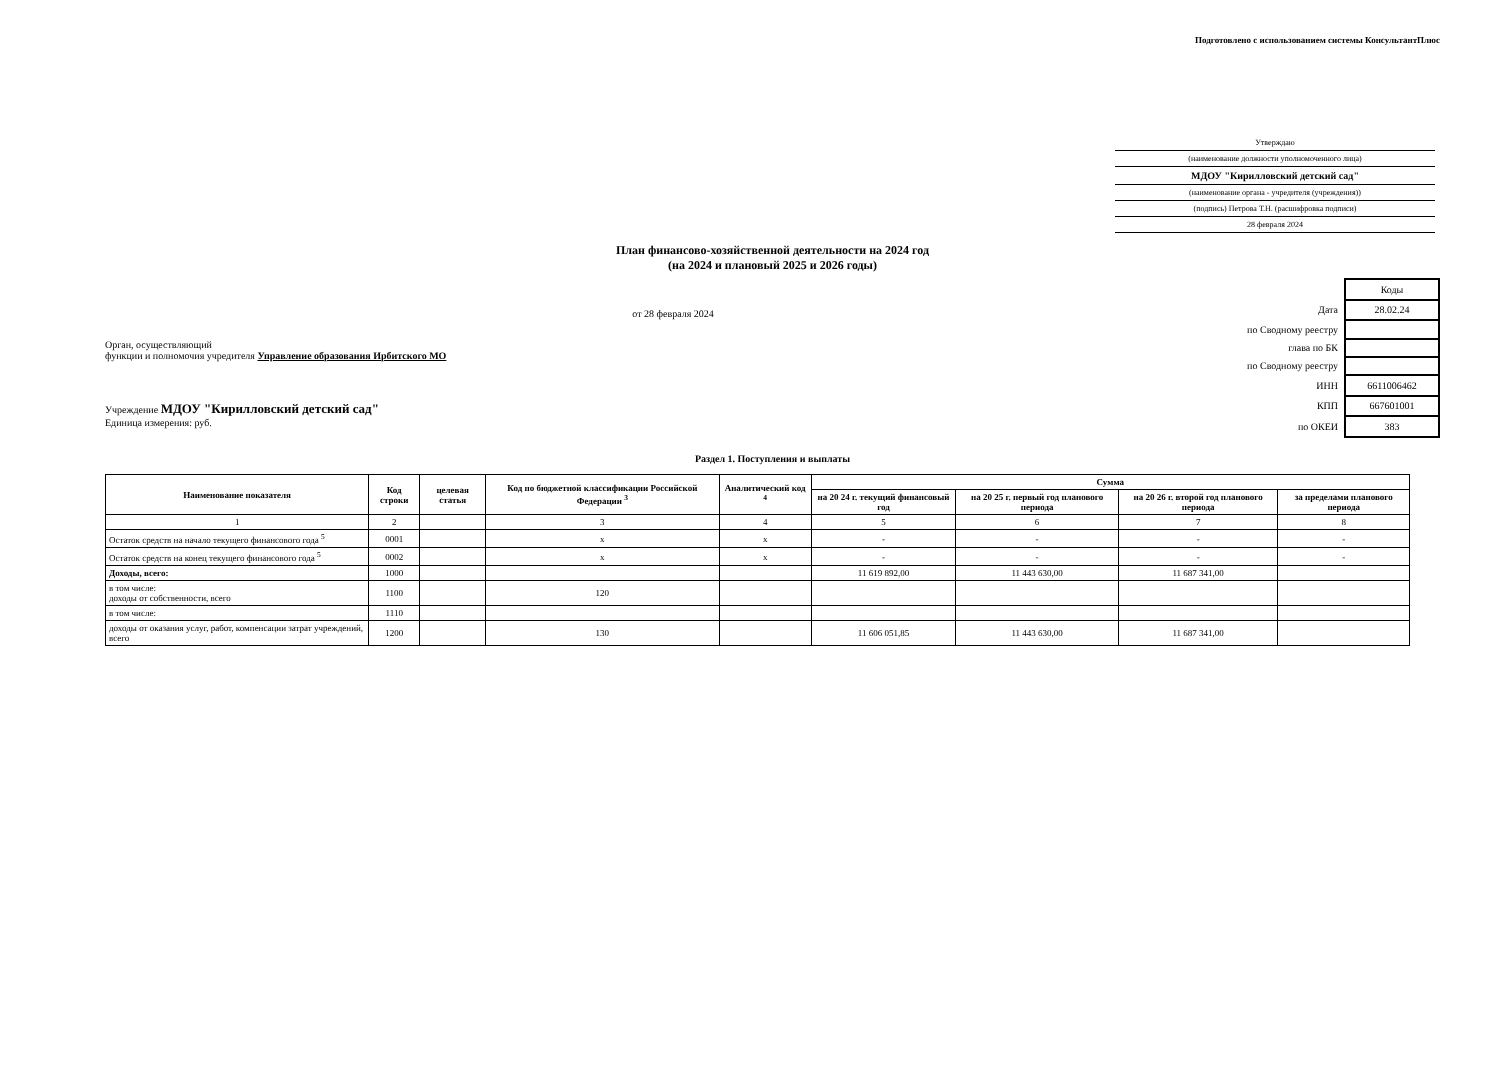Подготовлено с использованием системы КонсультантПлюс
Утверждаю
(наименование должности уполномоченного лица)
МДОУ "Кирилловский детский сад"
(наименование органа - учредителя (учреждения))
(подпись) Петрова Т.Н. (расшифровка подписи)
28 февраля 2024
План финансово-хозяйственной деятельности на 2024 год
(на 2024 и плановый 2025 и 2026 годы)
от 28 февраля 2024
Орган, осуществляющий
функции и полномочия учредителя Управление образования Ирбитского МО
Учреждение МДОУ "Кирилловский детский сад"
Единица измерения: руб.
| | Коды |
| Дата | 28.02.24 |
| по Сводному реестру | |
| глава по БК | |
| по Сводному реестру | |
| ИНН | 6611006462 |
| КПП | 667601001 |
| по ОКЕИ | 383 |
Раздел 1. Поступления и выплаты
| Наименование показателя | Код строки | целевая статья | Код по бюджетной классификации Российской Федерации <sup>3</sup> | Аналитический код <sup>4</sup> | Сумма | | | |
| --- | --- | --- | --- | --- | --- | --- | --- | --- |
| | | | | | на 20 24 г. текущий финансовый год | на 20 25 г. первый год планового периода | на 20 26 г. второй год планового периода | за пределами планового периода |
| 1 | 2 | | 3 | 4 | 5 | 6 | 7 | 8 |
| Остаток средств на начало текущего финансового года <sup>5</sup> | 0001 | | x | x | - | - | - | - |
| Остаток средств на конец текущего финансового года <sup>5</sup> | 0002 | | x | x | - | - | - | - |
| Доходы, всего: | 1000 | | | | 11 619 892,00 | 11 443 630,00 | 11 687 341,00 | |
| в том числе: доходы от собственности, всего | 1100 | | 120 | | | | | |
| в том числе: | 1110 | | | | | | | |
| доходы от оказания услуг, работ, компенсации затрат учреждений, всего | 1200 | | 130 | | 11 606 051,85 | 11 443 630,00 | 11 687 341,00 | |